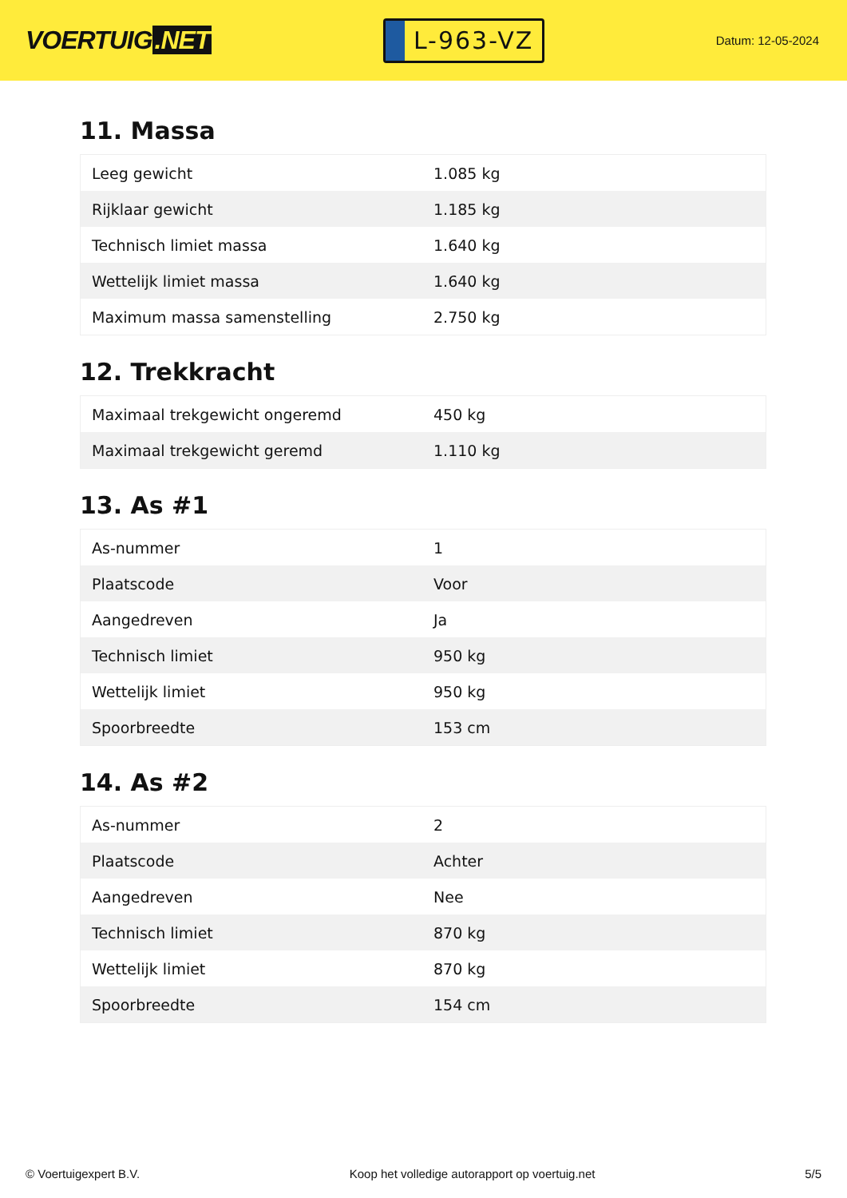VOERTUIG.NET
L-963-VZ
Datum: 12-05-2024
11. Massa
| Leeg gewicht | 1.085 kg |
| Rijklaar gewicht | 1.185 kg |
| Technisch limiet massa | 1.640 kg |
| Wettelijk limiet massa | 1.640 kg |
| Maximum massa samenstelling | 2.750 kg |
12. Trekkracht
| Maximaal trekgewicht ongeremd | 450 kg |
| Maximaal trekgewicht geremd | 1.110 kg |
13. As #1
| As-nummer | 1 |
| Plaatscode | Voor |
| Aangedreven | Ja |
| Technisch limiet | 950 kg |
| Wettelijk limiet | 950 kg |
| Spoorbreedte | 153 cm |
14. As #2
| As-nummer | 2 |
| Plaatscode | Achter |
| Aangedreven | Nee |
| Technisch limiet | 870 kg |
| Wettelijk limiet | 870 kg |
| Spoorbreedte | 154 cm |
© Voertuigexpert B.V. Koop het volledige autorapport op voertuig.net 5/5